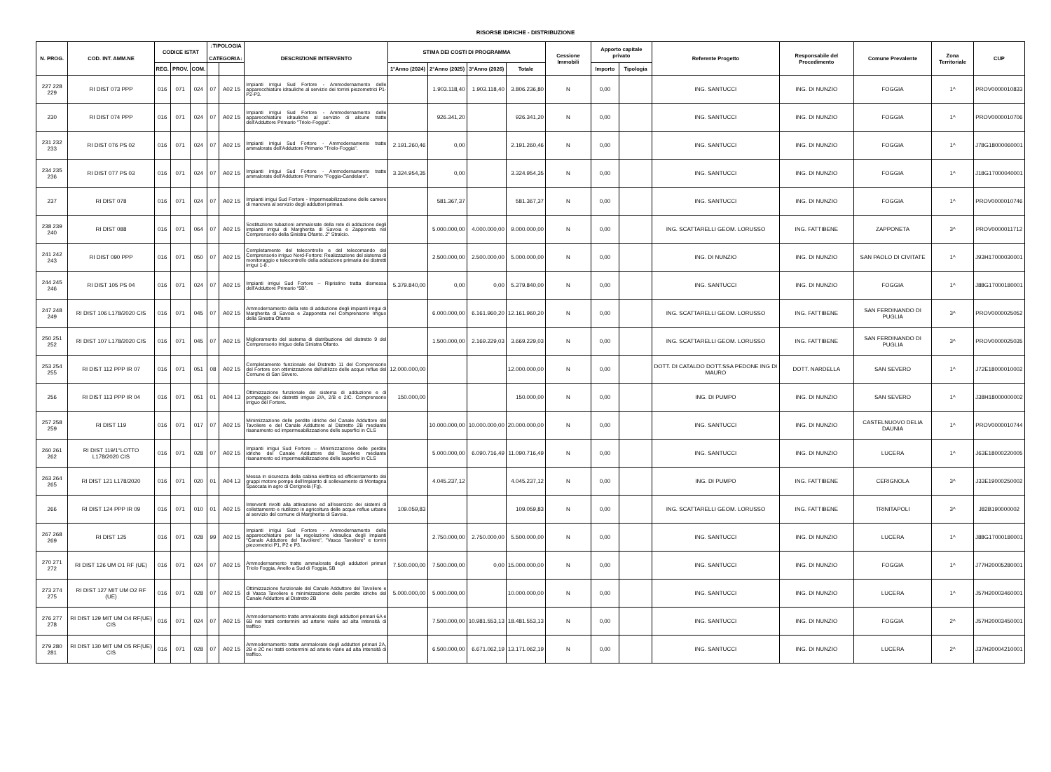RISORSE IDRICHE - DISTRIBUZIONE
| N. PROG. | COD. INT. AMM.NE | CODICE ISTAT | | | ↓TIPOLOGIA CATEGORIA↓ | | DESCRIZIONE INTERVENTO | STIMA DEI COSTI DI PROGRAMMA | | | | Cessione Immobili | Apporto capitale privato | | Referente Progetto | Responsabile del Procedimento | Comune Prevalente | Zona Territoriale | CUP |
| --- | --- | --- | --- | --- | --- | --- | --- | --- | --- | --- | --- | --- | --- | --- | --- | --- | --- | --- | --- |
| | | REG. | PROV. | COM. | | | | 1°Anno (2024) | 2°Anno (2025) | 3°Anno (2026) | Totale | | Importo | Tipologia | | | | | |
| 227 228 229 | RI DIST 073 PPP | 016 | 071 | 024 | 07 | A02 15 | Impianti irrigui Sud Fortore - Ammodernamento delle apparecchiature idrauliche al servizio dei torrini piezometrici P1-P2-P3. | | 1.903.118,40 | 1.903.118,40 | 3.806.236,80 | N | 0,00 | | ING. SANTUCCI | ING. DI NUNZIO | FOGGIA | 1^ | PROV0000010833 |
| 230 | RI DIST 074 PPP | 016 | 071 | 024 | 07 | A02 15 | Impianti irrigui Sud Fortore - Ammodernamento delle apparecchiature idrauliche al servizio di alcune tratte dell'Adduttore Primario "Triolo-Foggia". | | 926.341,20 | | 926.341,20 | N | 0,00 | | ING. SANTUCCI | ING. DI NUNZIO | FOGGIA | 1^ | PROV0000010706 |
| 231 232 233 | RI DIST 076 PS 02 | 016 | 071 | 024 | 07 | A02 15 | Impianti irrigui Sud Fortore - Ammodernamento tratte ammalorate dell'Adduttore Primario "Triolo-Foggia". | 2.191.260,46 | 0,00 | | 2.191.260,46 | N | 0,00 | | ING. SANTUCCI | ING. DI NUNZIO | FOGGIA | 1^ | J78G18000060001 |
| 234 235 236 | RI DIST 077 PS 03 | 016 | 071 | 024 | 07 | A02 15 | Impianti irrigui Sud Fortore - Ammodernamento tratte ammalorate dell'Adduttore Primario "Foggia-Candelaro". | 3.324.954,35 | 0,00 | | 3.324.954,35 | N | 0,00 | | ING. SANTUCCI | ING. DI NUNZIO | FOGGIA | 1^ | J18G17000040001 |
| 237 | RI DIST 078 | 016 | 071 | 024 | 07 | A02 15 | Impianti irrigui Sud Fortore - Impermeabilizzazione delle camere di manovra al servizio degli adduttori primari. | | 581.367,37 | | 581.367,37 | N | 0,00 | | ING. SANTUCCI | ING. DI NUNZIO | FOGGIA | 1^ | PROV0000010746 |
| 238 239 240 | RI DIST 088 | 016 | 071 | 064 | 07 | A02 15 | Sostituzione tubazioni ammalorate della rete di adduzione degli impianti irrigui di Margherita di Savoia e Zapponeta nel Comprensorio della Sinistra Ofanto. 2° Stralcio. | | 5.000.000,00 | 4.000.000,00 | 9.000.000,00 | N | 0,00 | | ING. SCATTARELLI GEOM. LORUSSO | ING. FATTIBENE | ZAPPONETA | 3^ | PROV0000011712 |
| 241 242 243 | RI DIST 090 PPP | 016 | 071 | 050 | 07 | A02 15 | Completamento del telecontrollo e del telecomando del Comprensorio irriguo Nord-Fortore: Realizzazione del sistema di monitoraggio e telecontrollo della adduzione primaria dei distretti irrigui 1-8 . | | 2.500.000,00 | 2.500.000,00 | 5.000.000,00 | N | 0,00 | | ING. DI NUNZIO | ING. DI NUNZIO | SAN PAOLO DI CIVITATE | 1^ | J93H17000030001 |
| 244 245 246 | RI DIST 105 PS 04 | 016 | 071 | 024 | 07 | A02 15 | Impianti irrigui Sud Fortore – Ripristino tratta dismessa dell'Adduttore Primario “5B”. | 5.379.840,00 | 0,00 | 0,00 | 5.379.840,00 | N | 0,00 | | ING. SANTUCCI | ING. DI NUNZIO | FOGGIA | 1^ | J88G17000180001 |
| 247 248 249 | RI DIST 106 L178/2020 CIS | 016 | 071 | 045 | 07 | A02 15 | Ammodernamento della rete di adduzione degli impianti irrigui di Margherita di Savoia e Zapponeta nel Comprensorio Irriguo della Sinistra Ofanto | | 6.000.000,00 | 6.161.960,20 | 12.161.960,20 | N | 0,00 | | ING. SCATTARELLI GEOM. LORUSSO | ING. FATTIBENE | SAN FERDINANDO DI PUGLIA | 3^ | PROV0000025052 |
| 250 251 252 | RI DIST 107 L178/2020 CIS | 016 | 071 | 045 | 07 | A02 15 | Miglioramento del sistema di distribuzione del distretto 9 del Comprensorio Irriguo della Sinistra Ofanto. | | 1.500.000,00 | 2.169.229,03 | 3.669.229,03 | N | 0,00 | | ING. SCATTARELLI GEOM. LORUSSO | ING. FATTIBENE | SAN FERDINANDO DI PUGLIA | 3^ | PROV0000025035 |
| 253 254 255 | RI DIST 112 PPP IR 07 | 016 | 071 | 051 | 08 | A02 15 | Completamento funzionale del Distretto 11 del Comprensorio del Fortore con ottimizzazione dell'utilizzo delle acque reflue del Comune di San Severo. | 12.000.000,00 | | | 12.000.000,00 | N | 0,00 | | DOTT. DI CATALDO DOTT.SSA PEDONE ING DI MAURO | DOTT. NARDELLA | SAN SEVERO | 1^ | J72E18000010002 |
| 256 | RI DIST 113 PPP IR 04 | 016 | 071 | 051 | 01 | A04 13 | Ottimizzazione funzionale del sistema di adduzione e di pompaggio dei distretti irriguo 2/A, 2/B e 2/C. Comprensorio irriguo del Fortore. | 150.000,00 | | | 150.000,00 | N | 0,00 | | ING. DI PUMPO | ING. DI NUNZIO | SAN SEVERO | 1^ | J38H18000000002 |
| 257 258 259 | RI DIST 119 | 016 | 071 | 017 | 07 | A02 15 | Minimizzazione delle perdite idriche del Canale Adduttore del Tavoliere e del Canale Adduttore al Distretto 2B mediante risanamento ed impermeabilizzazione delle superfici in CLS | | 10.000.000,00 | 10.000.000,00 | 20.000.000,00 | N | 0,00 | | ING. SANTUCCI | ING. DI NUNZIO | CASTELNUOVO DELIA DAUNIA | 1^ | PROV0000010744 |
| 260 261 262 | RI DIST 119/1°LOTTO L178/2020 CIS | 016 | 071 | 028 | 07 | A02 15 | Impianti irrigui Sud Fortore – Minimizzazione delle perdite idriche del Canale Adduttore del Tavoliere mediante risanamento ed impermeabilizzazione delle superfici in CLS | | 5.000.000,00 | 6.090.716,49 | 11.090.716,49 | N | 0,00 | | ING. SANTUCCI | ING. DI NUNZIO | LUCERA | 1^ | J63E18000220005 |
| 263 264 265 | RI DIST 121 L178/2020 | 016 | 071 | 020 | 01 | A04 13 | Messa in sicurezza della cabina elettrica ed efficientamento dei gruppi motore pompe dell'impianto di sollevamento di Montagna Spaccata in agro di Cerignola (Fg). | | 4.045.237,12 | | 4.045.237,12 | N | 0,00 | | ING. DI PUMPO | ING. FATTIBENE | CERIGNOLA | 3^ | J33E19000250002 |
| 266 | RI DIST 124 PPP IR 09 | 016 | 071 | 010 | 01 | A02 15 | Interventi rivolti alla attivazione ed all'esercizio dei sistemi di collettamento e riutilizzo in agricoltura delle acque reflue urbane al servizio del comune di Margherita di Savoia. | 109.059,83 | | | 109.059,83 | N | 0,00 | | ING. SCATTARELLI GEOM. LORUSSO | ING. FATTIBENE | TRINITAPOLI | 3^ | J82B190000002 |
| 267 268 269 | RI DIST 125 | 016 | 071 | 028 | 99 | A02 15 | Impianti irrigui Sud Fortore - Ammodernamento delle apparecchiature per la regolazione idraulica degli impianti "Canale Adduttore del Tavoliere", "Vasca Tavoliere" e torrini piezometrici P1, P2 e P3. | | 2.750.000,00 | 2.750.000,00 | 5.500.000,00 | N | 0,00 | | ING. SANTUCCI | ING. DI NUNZIO | LUCERA | 1^ | J88G17000180001 |
| 270 271 272 | RI DIST 126 UM O1 RF (UE) | 016 | 071 | 024 | 07 | A02 15 | Ammodernamento tratte ammalorate degli adduttori primari Triolo Foggia, Anello a Sud di Foggia, 5B | 7.500.000,00 | 7.500.000,00 | 0,00 | 15.000.000,00 | N | 0,00 | | ING. SANTUCCI | ING. DI NUNZIO | FOGGIA | 1^ | J77H20005280001 |
| 273 274 275 | RI DIST 127 MIT UM O2 RF (UE) | 016 | 071 | 028 | 07 | A02 15 | Ottimizzazione funzionale del Canale Adduttore del Tavoliere e di Vasca Tavoliere e minimizzazione delle perdite idriche del Canale Adduttore al Distretto 2B | 5.000.000,00 | 5.000.000,00 | | 10.000.000,00 | N | 0,00 | | ING. SANTUCCI | ING. DI NUNZIO | LUCERA | 1^ | J57H20003460001 |
| 276 277 278 | RI DIST 129 MIT UM O4 RF(UE) CIS | 016 | 071 | 024 | 07 | A02 15 | Ammodernamento tratte ammalorate degli adduttori primari 6A e 6B nei tratti contermini ad arterie viarie ad alta intensità di traffico | | 7.500.000,00 | 10.981.553,13 | 18.481.553,13 | N | 0,00 | | ING. SANTUCCI | ING. DI NUNZIO | FOGGIA | 2^ | J57H20003450001 |
| 279 280 281 | RI DIST 130 MIT UM O5 RF(UE) CIS | 016 | 071 | 028 | 07 | A02 15 | Ammodernamento tratte ammalorate degli adduttori primari 2A, 2B e 2C nei tratti contermini ad arterie viarie ad alta intensità di traffico. | | 6.500.000,00 | 6.671.062,19 | 13.171.062,19 | N | 0,00 | | ING. SANTUCCI | ING. DI NUNZIO | LUCERA | 2^ | J37H20004210001 |